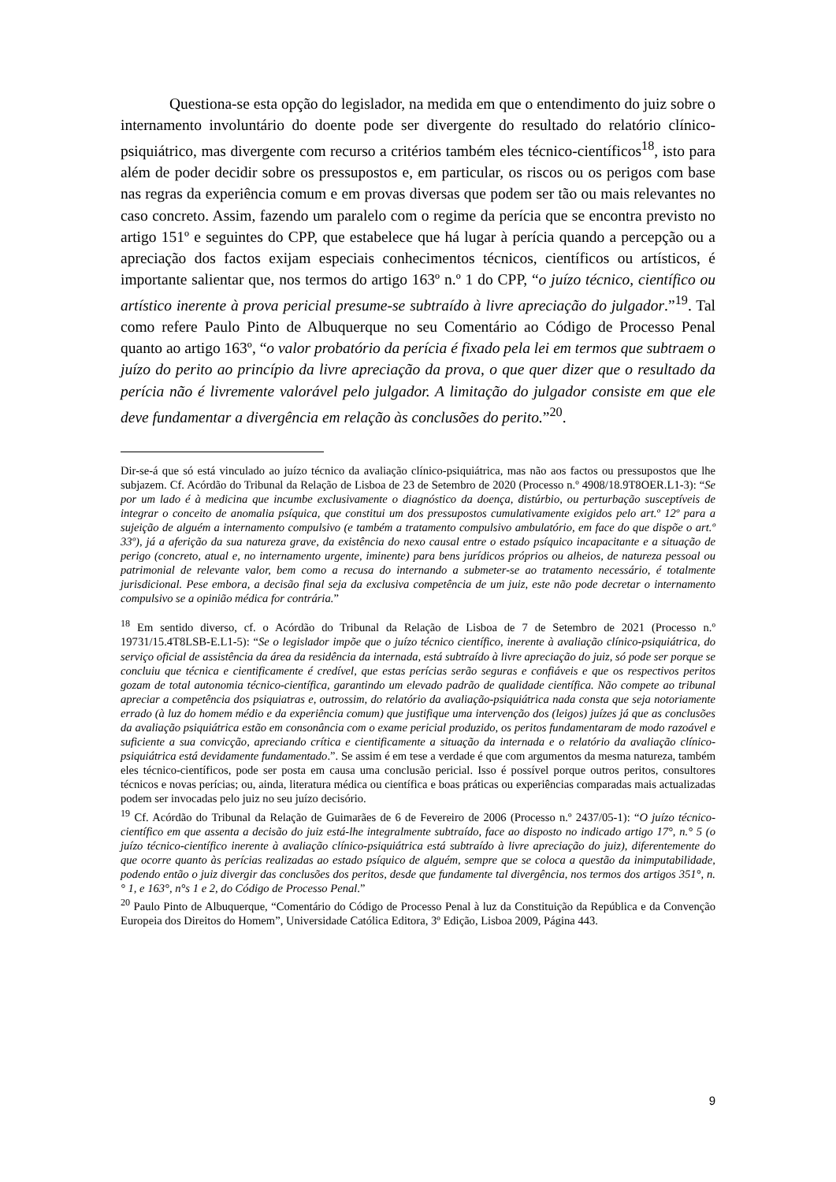Questiona-se esta opção do legislador, na medida em que o entendimento do juiz sobre o internamento involuntário do doente pode ser divergente do resultado do relatório clínico-psiquiátrico, mas divergente com recurso a critérios também eles técnico-científicos<sup>18</sup>, isto para além de poder decidir sobre os pressupostos e, em particular, os riscos ou os perigos com base nas regras da experiência comum e em provas diversas que podem ser tão ou mais relevantes no caso concreto. Assim, fazendo um paralelo com o regime da perícia que se encontra previsto no artigo 151º e seguintes do CPP, que estabelece que há lugar à perícia quando a percepção ou a apreciação dos factos exijam especiais conhecimentos técnicos, científicos ou artísticos, é importante salientar que, nos termos do artigo 163º n.º 1 do CPP, “o juízo técnico, científico ou artístico inerente à prova pericial presume-se subtraído à livre apreciação do julgador.”<sup>19</sup>. Tal como refere Paulo Pinto de Albuquerque no seu Comentário ao Código de Processo Penal quanto ao artigo 163º, “o valor probatório da perícia é fixado pela lei em termos que subtraem o juízo do perito ao princípio da livre apreciação da prova, o que quer dizer que o resultado da perícia não é livremente valorável pelo julgador. A limitação do julgador consiste em que ele deve fundamentar a divergência em relação às conclusões do perito.”<sup>20</sup>.
Dir-se-á que só está vinculado ao juízo técnico da avaliação clínico-psiquiátrica, mas não aos factos ou pressupostos que lhe subjazem. Cf. Acórdão do Tribunal da Relação de Lisboa de 23 de Setembro de 2020 (Processo n.º 4908/18.9T8OER.L1-3): “Se por um lado é à medicina que incumbe exclusivamente o diagnóstico da doença, distúrbio, ou perturbação susceptíveis de integrar o conceito de anomalia psíquica, que constitui um dos pressupostos cumulativamente exigidos pelo art.º 12º para a sujeição de alguém a internamento compulsivo (e também a tratamento compulsivo ambulatório, em face do que dispõe o art.º 33º), já a aferição da sua natureza grave, da existência do nexo causal entre o estado psíquico incapacitante e a situação de perigo (concreto, atual e, no internamento urgente, iminente) para bens jurídicos próprios ou alheios, de natureza pessoal ou patrimonial de relevante valor, bem como a recusa do internando a submeter-se ao tratamento necessário, é totalmente jurisdicional. Pese embora, a decisão final seja da exclusiva competência de um juiz, este não pode decretar o internamento compulsivo se a opinião médica for contrária.”
<sup>18</sup> Em sentido diverso, cf. o Acórdão do Tribunal da Relação de Lisboa de 7 de Setembro de 2021 (Processo n.º 19731/15.4T8LSB-E.L1-5): “Se o legislador impõe que o juízo técnico científico, inerente à avaliação clínico-psiquiátrica, do serviço oficial de assistência da área da residência da internada, está subtraído à livre apreciação do juiz, só pode ser porque se concluiu que técnica e cientificamente é credível, que estas perícias serão seguras e confiáveis e que os respectivos peritos gozam de total autonomia técnico-científica, garantindo um elevado padrão de qualidade científica. Não compete ao tribunal apreciar a competência dos psiquiatras e, outrossim, do relatório da avaliação-psiquiátrica nada consta que seja notoriamente errado (à luz do homem médio e da experiência comum) que justifique uma intervenção dos (leigos) juízes já que as conclusões da avaliação psiquiátrica estão em consonância com o exame pericial produzido, os peritos fundamentaram de modo razoável e suficiente a sua convicção, apreciando crítica e cientificamente a situação da internada e o relatório da avaliação clínico-psiquiátrica está devidamente fundamentado.”. Se assim é em tese a verdade é que com argumentos da mesma natureza, também eles técnico-científicos, pode ser posta em causa uma conclusão pericial. Isso é possível porque outros peritos, consultores técnicos e novas perícias; ou, ainda, literatura médica ou científica e boas práticas ou experiências comparadas mais actualizadas podem ser invocadas pelo juiz no seu juízo decisório.
<sup>19</sup> Cf. Acórdão do Tribunal da Relação de Guimarães de 6 de Fevereiro de 2006 (Processo n.º 2437/05-1): “O juízo técnico-científico em que assenta a decisão do juiz está-lhe integralmente subtraído, face ao disposto no indicado artigo 17°, n.° 5 (o juízo técnico-científico inerente à avaliação clínico-psiquiátrica está subtraído à livre apreciação do juiz), diferentemente do que ocorre quanto às perícias realizadas ao estado psíquico de alguém, sempre que se coloca a questão da inimputabilidade, podendo então o juiz divergir das conclusões dos peritos, desde que fundamente tal divergência, nos termos dos artigos 351°, n.° 1, e 163°, n°s 1 e 2, do Código de Processo Penal.”
<sup>20</sup> Paulo Pinto de Albuquerque, “Comentário do Código de Processo Penal à luz da Constituição da República e da Convenção Europeia dos Direitos do Homem”, Universidade Católica Editora, 3º Edição, Lisboa 2009, Página 443.
9